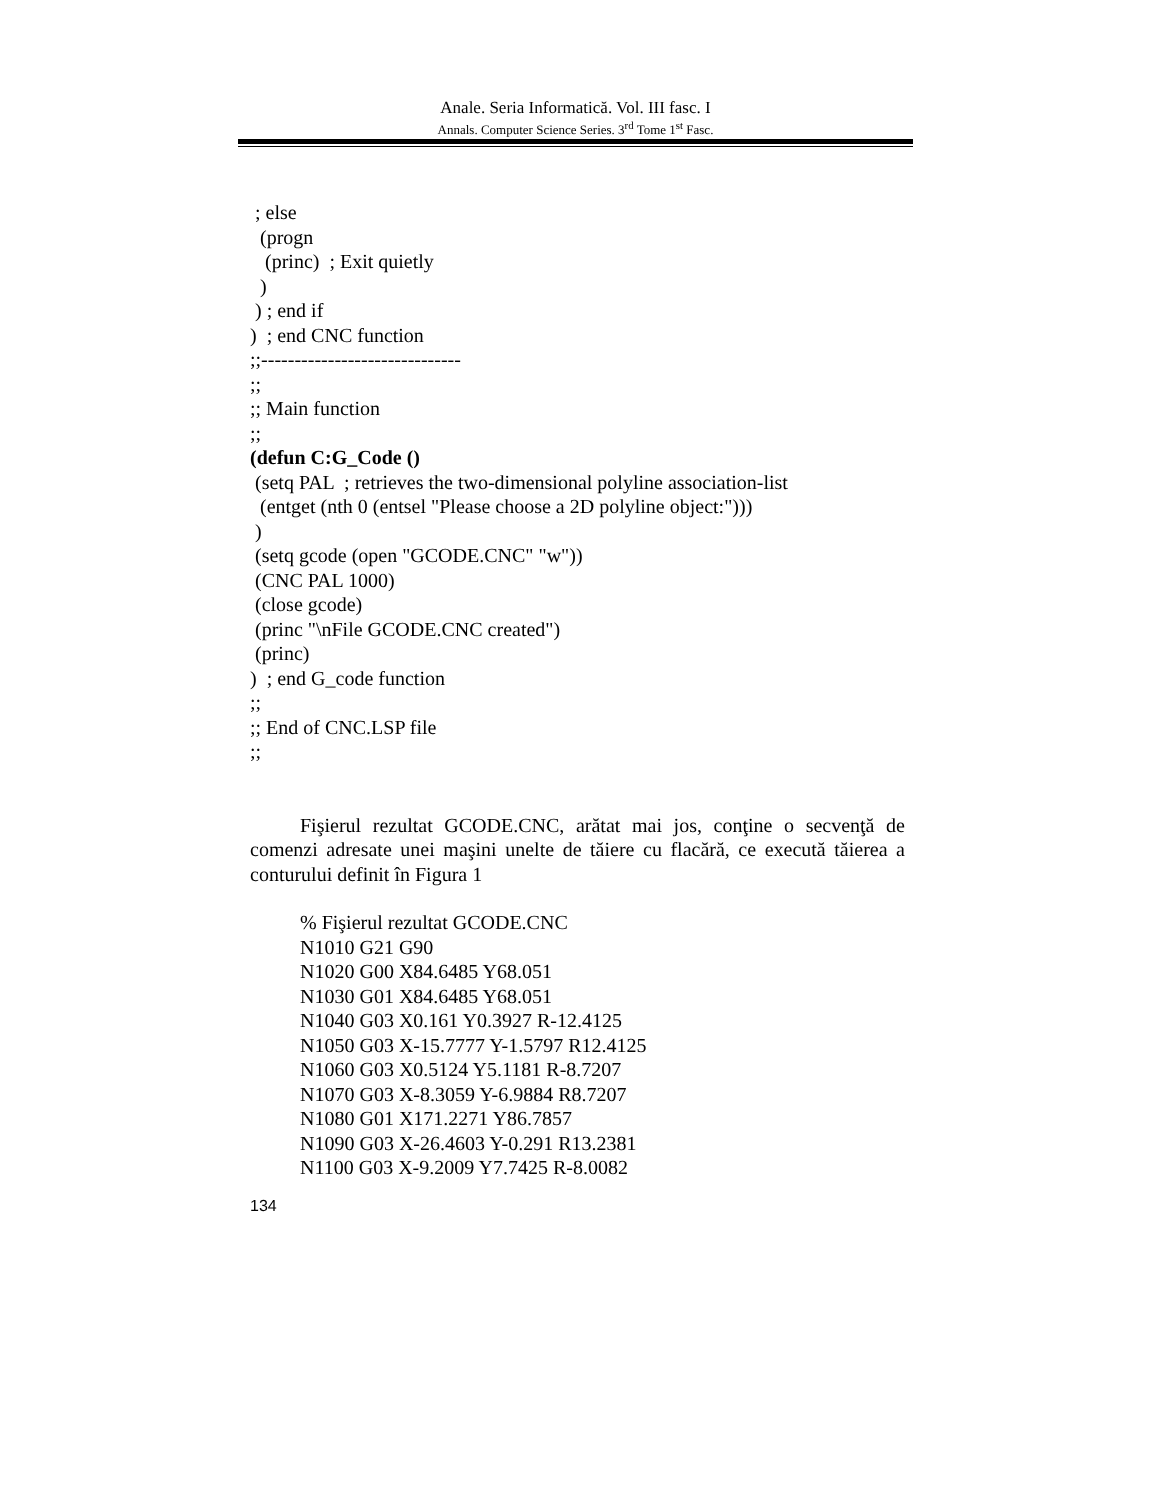Anale. Seria Informatică. Vol. III fasc. I
Annals. Computer Science Series. 3<sup>rd</sup> Tome 1<sup>st</sup> Fasc.
; else
(progn
(princ) ; Exit quietly
)
) ; end if
) ; end CNC function
;;------------------------------
;;
;; Main function
;;
(defun C:G_Code ()
(setq PAL ; retrieves the two-dimensional polyline association-list
(entget (nth 0 (entsel "Please choose a 2D polyline object:")))
)
(setq gcode (open "GCODE.CNC" "w"))
(CNC PAL 1000)
(close gcode)
(princ "\nFile GCODE.CNC created")
(princ)
) ; end G_code function
;;
;; End of CNC.LSP file
;;
Fişierul rezultat GCODE.CNC, arătat mai jos, conţine o secvenţă de comenzi adresate unei maşini unelte de tăiere cu flacără, ce execută tăierea a conturului definit în Figura 1
% Fişierul rezultat GCODE.CNC
N1010 G21 G90
N1020 G00 X84.6485 Y68.051
N1030 G01 X84.6485 Y68.051
N1040 G03 X0.161 Y0.3927 R-12.4125
N1050 G03 X-15.7777 Y-1.5797 R12.4125
N1060 G03 X0.5124 Y5.1181 R-8.7207
N1070 G03 X-8.3059 Y-6.9884 R8.7207
N1080 G01 X171.2271 Y86.7857
N1090 G03 X-26.4603 Y-0.291 R13.2381
N1100 G03 X-9.2009 Y7.7425 R-8.0082
134